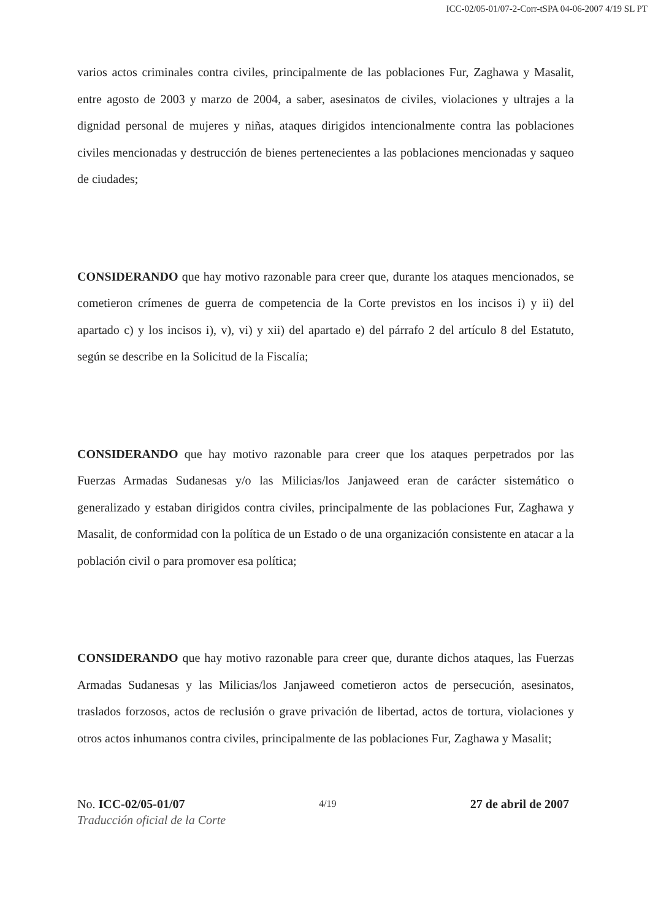ICC-02/05-01/07-2-Corr-tSPA 04-06-2007 4/19 SL PT
varios actos criminales contra civiles, principalmente de las poblaciones Fur, Zaghawa y Masalit, entre agosto de 2003 y marzo de 2004, a saber, asesinatos de civiles, violaciones y ultrajes a la dignidad personal de mujeres y niñas, ataques dirigidos intencionalmente contra las poblaciones civiles mencionadas y destrucción de bienes pertenecientes a las poblaciones mencionadas y saqueo de ciudades;
CONSIDERANDO que hay motivo razonable para creer que, durante los ataques mencionados, se cometieron crímenes de guerra de competencia de la Corte previstos en los incisos i) y ii) del apartado c) y los incisos i), v), vi) y xii) del apartado e) del párrafo 2 del artículo 8 del Estatuto, según se describe en la Solicitud de la Fiscalía;
CONSIDERANDO que hay motivo razonable para creer que los ataques perpetrados por las Fuerzas Armadas Sudanesas y/o las Milicias/los Janjaweed eran de carácter sistemático o generalizado y estaban dirigidos contra civiles, principalmente de las poblaciones Fur, Zaghawa y Masalit, de conformidad con la política de un Estado o de una organización consistente en atacar a la población civil o para promover esa política;
CONSIDERANDO que hay motivo razonable para creer que, durante dichos ataques, las Fuerzas Armadas Sudanesas y las Milicias/los Janjaweed cometieron actos de persecución, asesinatos, traslados forzosos, actos de reclusión o grave privación de libertad, actos de tortura, violaciones y otros actos inhumanos contra civiles, principalmente de las poblaciones Fur, Zaghawa y Masalit;
No. ICC-02/05-01/07 4/19 27 de abril de 2007
Traducción oficial de la Corte